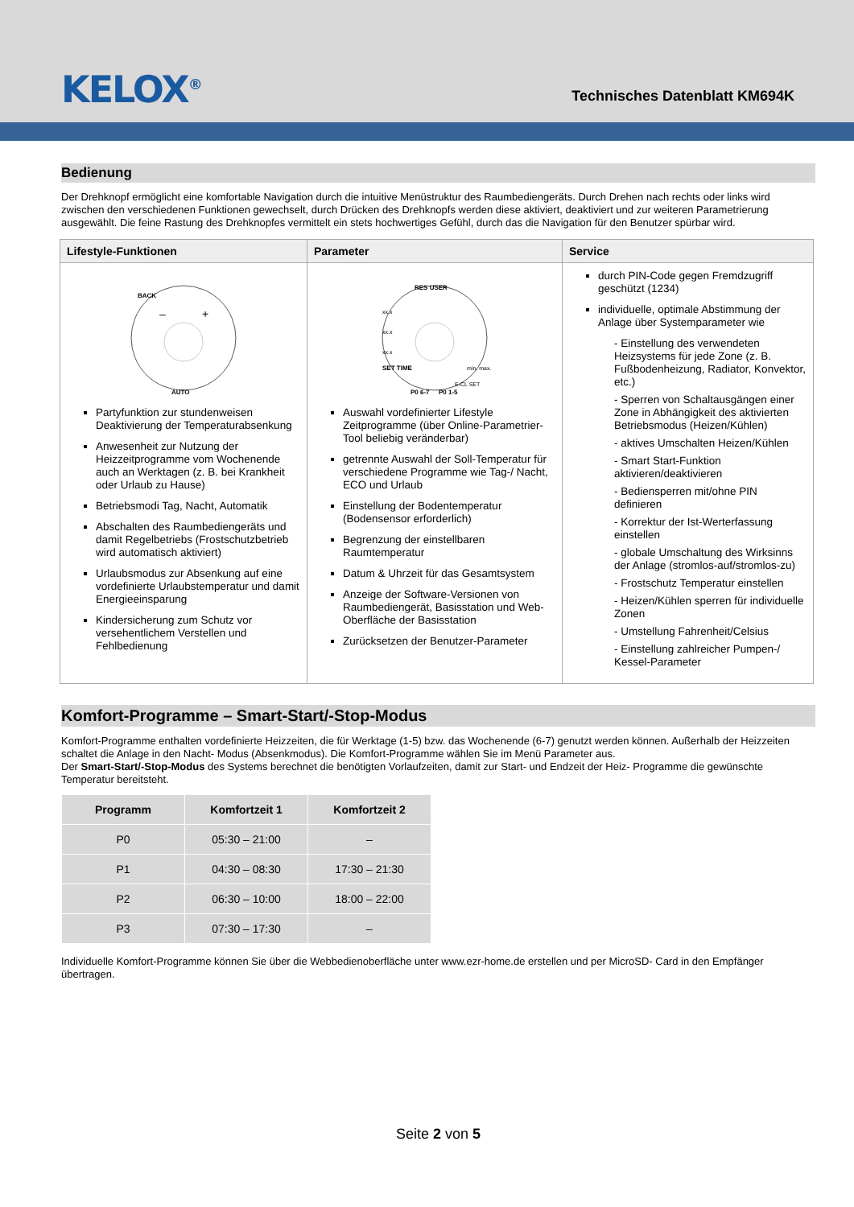KELOX<sup>®</sup>
Technisches Datenblatt KM694K
Bedienung
Der Drehknopf ermöglicht eine komfortable Navigation durch die intuitive Menüstruktur des Raumbediengeräts. Durch Drehen nach rechts oder links wird zwischen den verschiedenen Funktionen gewechselt, durch Drücken des Drehknopfs werden diese aktiviert, deaktiviert und zur weiteren Parametrierung ausgewählt. Die feine Rastung des Drehknopfes vermittelt ein stets hochwertiges Gefühl, durch das die Navigation für den Benutzer spürbar wird.
| Lifestyle-Funktionen | Parameter | Service |
| --- | --- | --- |
| BACK AUTO – + Partyfunktion zur stundenweisen Deaktivierung der Temperaturabsenkung Anwesenheit zur Nutzung der Heizzeitprogramme vom Wochenende auch an Werktagen (z. B. bei Krankheit oder Urlaub zu Hause) Betriebsmodi Tag, Nacht, Automatik Abschalten des Raumbediengeräts und damit Regelbetriebs (Frostschutzbetrieb wird automatisch aktiviert) Urlaubsmodus zur Absenkung auf eine vordefinierte Urlaubstemperatur und damit Energieeinsparung Kindersicherung zum Schutz vor versehentlichem Verstellen und Fehlbedienung | RES USER SET TIME P0 6-7 P0 1-5 xx.x xx.x xx.x min. max. E-CL SET Auswahl vordefinierter Lifestyle Zeitprogramme (über Online-Parametrier-Tool beliebig veränderbar) getrennte Auswahl der Soll-Temperatur für verschiedene Programme wie Tag-/ Nacht, ECO und Urlaub Einstellung der Bodentemperatur (Bodensensor erforderlich) Begrenzung der einstellbaren Raumtemperatur Datum & Uhrzeit für das Gesamtsystem Anzeige der Software-Versionen von Raumbediengerät, Basisstation und Web-Oberfläche der Basisstation Zurücksetzen der Benutzer-Parameter | durch PIN-Code gegen Fremdzugriff geschützt (1234) individuelle, optimale Abstimmung der Anlage über Systemparameter wie - Einstellung des verwendeten Heizsystems für jede Zone (z. B. Fußbodenheizung, Radiator, Konvektor, etc.) - Sperren von Schaltausgängen einer Zone in Abhängigkeit des aktivierten Betriebsmodus (Heizen/Kühlen) - aktives Umschalten Heizen/Kühlen - Smart Start-Funktion aktivieren/deaktivieren - Bediensperren mit/ohne PIN definieren - Korrektur der Ist-Werterfassung einstellen - globale Umschaltung des Wirksinns der Anlage (stromlos-auf/stromlos-zu) - Frostschutz Temperatur einstellen - Heizen/Kühlen sperren für individuelle Zonen - Umstellung Fahrenheit/Celsius - Einstellung zahlreicher Pumpen-/ Kessel-Parameter |
Komfort-Programme – Smart-Start/-Stop-Modus
Komfort-Programme enthalten vordefinierte Heizzeiten, die für Werktage (1-5) bzw. das Wochenende (6-7) genutzt werden können. Außerhalb der Heizzeiten schaltet die Anlage in den Nacht- Modus (Absenkmodus). Die Komfort-Programme wählen Sie im Menü Parameter aus.
Der Smart-Start/-Stop-Modus des Systems berechnet die benötigten Vorlaufzeiten, damit zur Start- und Endzeit der Heiz- Programme die gewünschte Temperatur bereitsteht.
| Programm | Komfortzeit 1 | Komfortzeit 2 |
| --- | --- | --- |
| P0 | 05:30 – 21:00 | – |
| P1 | 04:30 – 08:30 | 17:30 – 21:30 |
| P2 | 06:30 – 10:00 | 18:00 – 22:00 |
| P3 | 07:30 – 17:30 | – |
Individuelle Komfort-Programme können Sie über die Webbedienoberfläche unter www.ezr-home.de erstellen und per MicroSD- Card in den Empfänger übertragen.
Seite 2 von 5